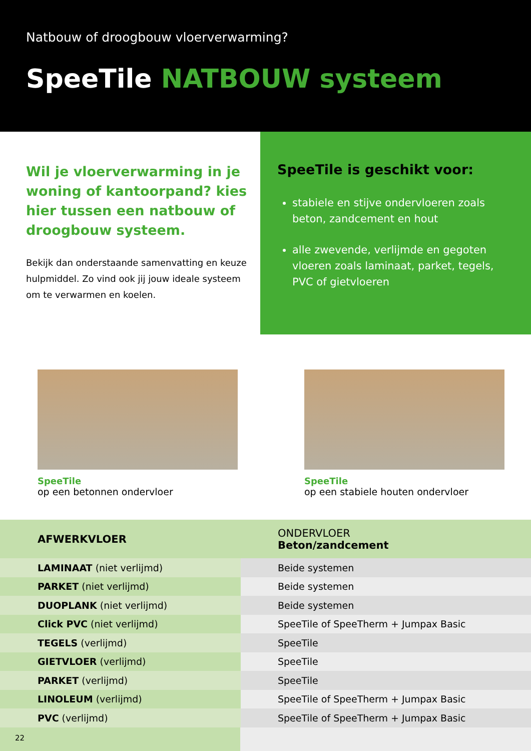Natbouw of droogbouw vloerverwarming?
SpeeTile NATBOUW systeem
Wil je vloerverwarming in je woning of kantoorpand? kies hier tussen een natbouw of droogbouw systeem.
Bekijk dan onderstaande samenvatting en keuze hulpmiddel. Zo vind ook jij jouw ideale systeem om te verwarmen en koelen.
SpeeTile is geschikt voor:
stabiele en stijve ondervloeren zoals beton, zandcement en hout
alle zwevende, verlijmde en gegoten vloeren zoals laminaat, parket, tegels, PVC of gietvloeren
SpeeTile
op een betonnen ondervloer
SpeeTile
op een stabiele houten ondervloer
| AFWERKVLOER | ONDERVLOER Beton/zandcement |
| --- | --- |
| LAMINAAT (niet verlijmd) | Beide systemen |
| PARKET (niet verlijmd) | Beide systemen |
| DUOPLANK (niet verlijmd) | Beide systemen |
| Click PVC (niet verlijmd) | SpeeTile of SpeeTherm + Jumpax Basic |
| TEGELS (verlijmd) | SpeeTile |
| GIETVLOER (verlijmd) | SpeeTile |
| PARKET (verlijmd) | SpeeTile |
| LINOLEUM (verlijmd) | SpeeTile of SpeeTherm + Jumpax Basic |
| PVC (verlijmd) | SpeeTile of SpeeTherm + Jumpax Basic |
22